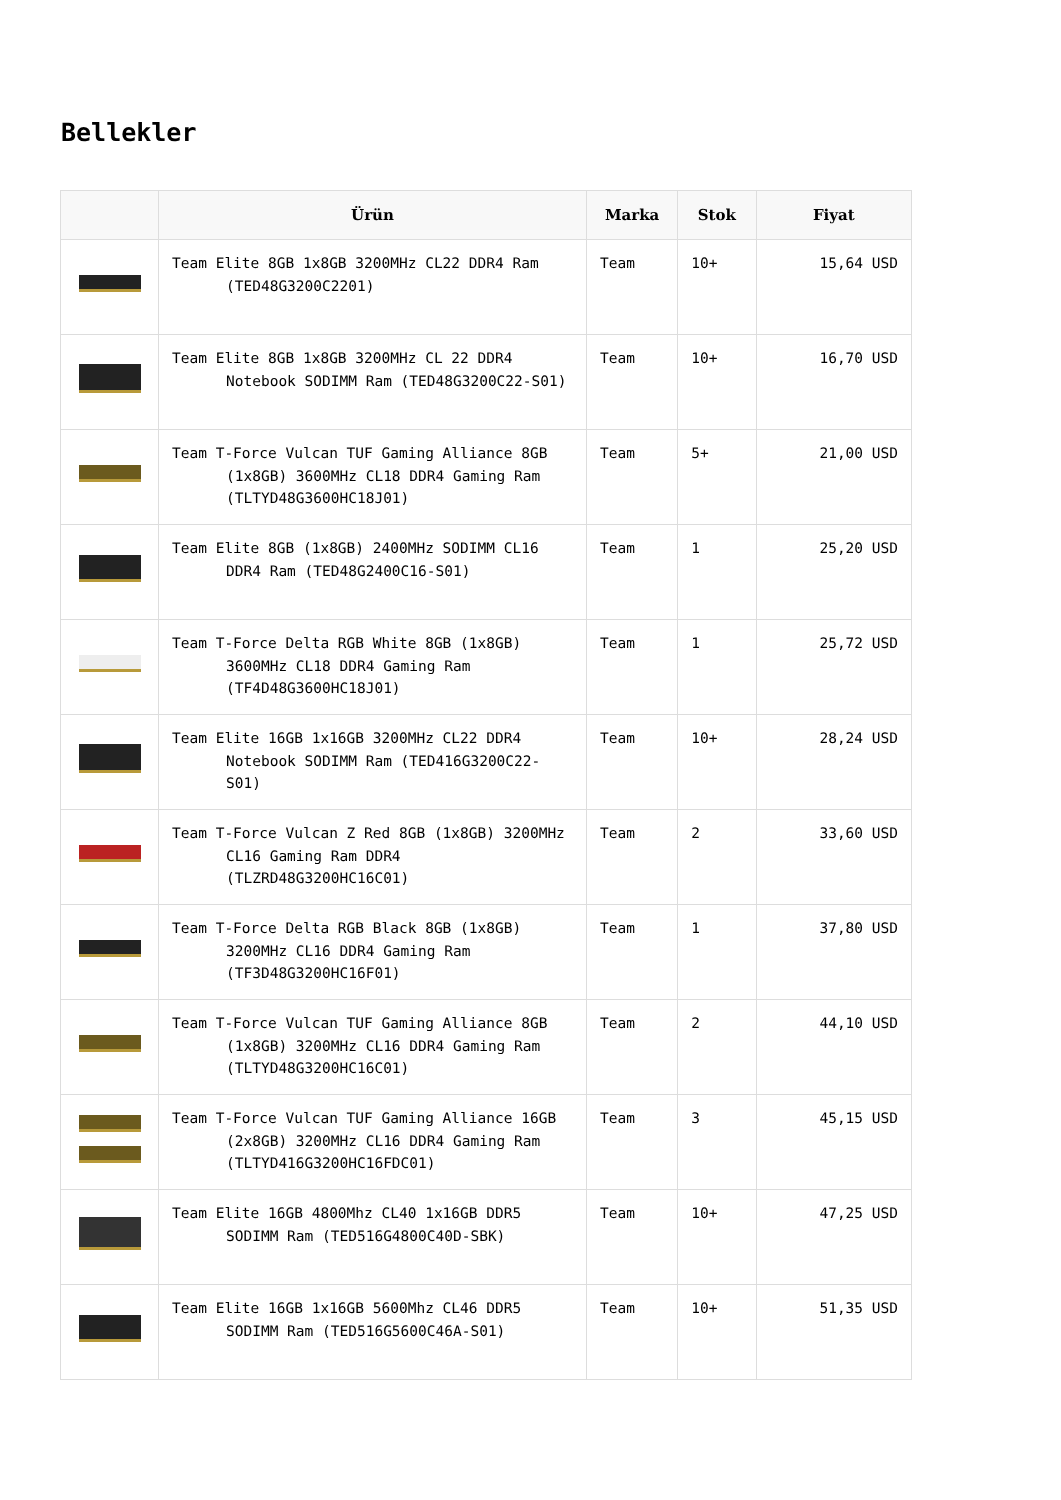Bellekler
| | Ürün | Marka | Stok | Fiyat |
| --- | --- | --- | --- | --- |
| | Team Elite 8GB 1x8GB 3200MHz CL22 DDR4 Ram (TED48G3200C2201) | Team | 10+ | 15,64 USD |
| | Team Elite 8GB 1x8GB 3200MHz CL 22 DDR4 Notebook SODIMM Ram (TED48G3200C22-S01) | Team | 10+ | 16,70 USD |
| | Team T-Force Vulcan TUF Gaming Alliance 8GB (1x8GB) 3600MHz CL18 DDR4 Gaming Ram (TLTYD48G3600HC18J01) | Team | 5+ | 21,00 USD |
| | Team Elite 8GB (1x8GB) 2400MHz SODIMM CL16 DDR4 Ram (TED48G2400C16-S01) | Team | 1 | 25,20 USD |
| | Team T-Force Delta RGB White 8GB (1x8GB) 3600MHz CL18 DDR4 Gaming Ram (TF4D48G3600HC18J01) | Team | 1 | 25,72 USD |
| | Team Elite 16GB 1x16GB 3200MHz CL22 DDR4 Notebook SODIMM Ram (TED416G3200C22-S01) | Team | 10+ | 28,24 USD |
| | Team T-Force Vulcan Z Red 8GB (1x8GB) 3200MHz CL16 Gaming Ram DDR4 (TLZRD48G3200HC16C01) | Team | 2 | 33,60 USD |
| | Team T-Force Delta RGB Black 8GB (1x8GB) 3200MHz CL16 DDR4 Gaming Ram (TF3D48G3200HC16F01) | Team | 1 | 37,80 USD |
| | Team T-Force Vulcan TUF Gaming Alliance 8GB (1x8GB) 3200MHz CL16 DDR4 Gaming Ram (TLTYD48G3200HC16C01) | Team | 2 | 44,10 USD |
| | Team T-Force Vulcan TUF Gaming Alliance 16GB (2x8GB) 3200MHz CL16 DDR4 Gaming Ram (TLTYD416G3200HC16FDC01) | Team | 3 | 45,15 USD |
| | Team Elite 16GB 4800Mhz CL40 1x16GB DDR5 SODIMM Ram (TED516G4800C40D-SBK) | Team | 10+ | 47,25 USD |
| | Team Elite 16GB 1x16GB 5600Mhz CL46 DDR5 SODIMM Ram (TED516G5600C46A-S01) | Team | 10+ | 51,35 USD |